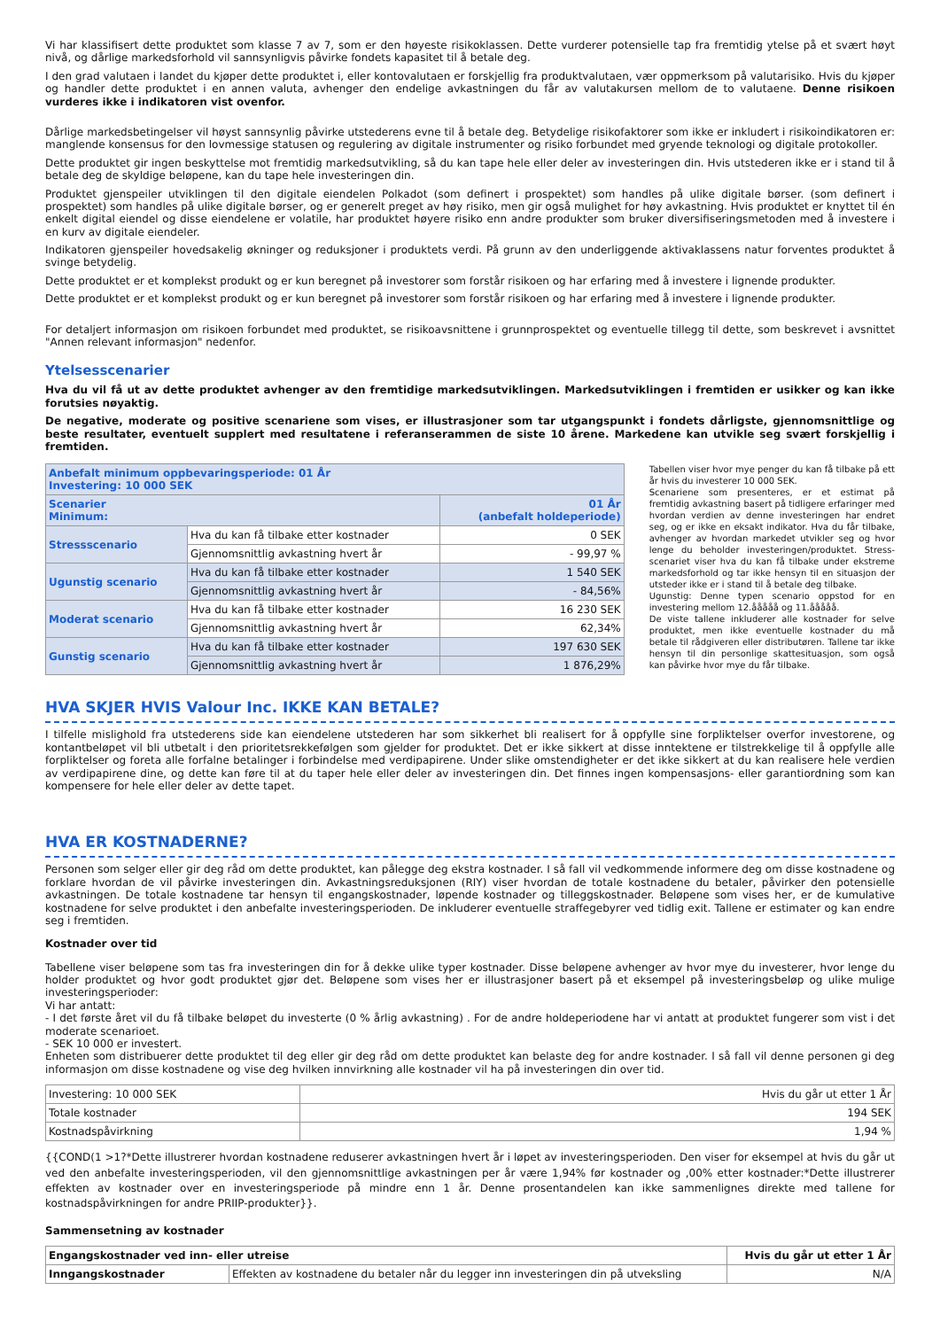Vi har klassifisert dette produktet som klasse 7 av 7, som er den høyeste risikoklassen. Dette vurderer potensielle tap fra fremtidig ytelse på et svært høyt nivå, og dårlige markedsforhold vil sannsynligvis påvirke fondets kapasitet til å betale deg.
I den grad valutaen i landet du kjøper dette produktet i, eller kontovalutaen er forskjellig fra produktvalutaen, vær oppmerksom på valutarisiko. Hvis du kjøper og handler dette produktet i en annen valuta, avhenger den endelige avkastningen du får av valutakursen mellom de to valutaene. Denne risikoen vurderes ikke i indikatoren vist ovenfor.
Dårlige markedsbetingelser vil høyst sannsynlig påvirke utstederens evne til å betale deg. Betydelige risikofaktorer som ikke er inkludert i risikoindikatoren er: manglende konsensus for den lovmessige statusen og regulering av digitale instrumenter og risiko forbundet med gryende teknologi og digitale protokoller.
Dette produktet gir ingen beskyttelse mot fremtidig markedsutvikling, så du kan tape hele eller deler av investeringen din. Hvis utstederen ikke er i stand til å betale deg de skyldige beløpene, kan du tape hele investeringen din.
Produktet gjenspeiler utviklingen til den digitale eiendelen Polkadot (som definert i prospektet) som handles på ulike digitale børser. (som definert i prospektet) som handles på ulike digitale børser, og er generelt preget av høy risiko, men gir også mulighet for høy avkastning. Hvis produktet er knyttet til én enkelt digital eiendel og disse eiendelene er volatile, har produktet høyere risiko enn andre produkter som bruker diversifiseringsmetoden med å investere i en kurv av digitale eiendeler.
Indikatoren gjenspeiler hovedsakelig økninger og reduksjoner i produktets verdi. På grunn av den underliggende aktivaklassens natur forventes produktet å svinge betydelig.
Dette produktet er et komplekst produkt og er kun beregnet på investorer som forstår risikoen og har erfaring med å investere i lignende produkter.
Dette produktet er et komplekst produkt og er kun beregnet på investorer som forstår risikoen og har erfaring med å investere i lignende produkter.
For detaljert informasjon om risikoen forbundet med produktet, se risikoavsnittene i grunnprospektet og eventuelle tillegg til dette, som beskrevet i avsnittet "Annen relevant informasjon" nedenfor.
Ytelsesscenarier
Hva du vil få ut av dette produktet avhenger av den fremtidige markedsutviklingen. Markedsutviklingen i fremtiden er usikker og kan ikke forutsies nøyaktig.
De negative, moderate og positive scenariene som vises, er illustrasjoner som tar utgangspunkt i fondets dårligste, gjennomsnittlige og beste resultater, eventuelt supplert med resultatene i referanserammen de siste 10 årene. Markedene kan utvikle seg svært forskjellig i fremtiden.
| Anbefalt minimum oppbevaringsperiode: 01 År Investering: 10 000 SEK | | |
| Scenarier Minimum: | | 01 År (anbefalt holdeperiode) |
| Stressscenario | Hva du kan få tilbake etter kostnader | 0 SEK |
| | Gjennomsnittlig avkastning hvert år | - 99,97 % |
| Ugunstig scenario | Hva du kan få tilbake etter kostnader | 1 540 SEK |
| | Gjennomsnittlig avkastning hvert år | - 84,56% |
| Moderat scenario | Hva du kan få tilbake etter kostnader | 16 230 SEK |
| | Gjennomsnittlig avkastning hvert år | 62,34% |
| Gunstig scenario | Hva du kan få tilbake etter kostnader | 197 630 SEK |
| | Gjennomsnittlig avkastning hvert år | 1 876,29% |
Tabellen viser hvor mye penger du kan få tilbake på ett år hvis du investerer 10 000 SEK.
Scenariene som presenteres, er et estimat på fremtidig avkastning basert på tidligere erfaringer med hvordan verdien av denne investeringen har endret seg, og er ikke en eksakt indikator. Hva du får tilbake, avhenger av hvordan markedet utvikler seg og hvor lenge du beholder investeringen/produktet. Stress-scenariet viser hva du kan få tilbake under ekstreme markedsforhold og tar ikke hensyn til en situasjon der utsteder ikke er i stand til å betale deg tilbake.
Ugunstig: Denne typen scenario oppstod for en investering mellom 12.ååååå og 11.ååååå.
De viste tallene inkluderer alle kostnader for selve produktet, men ikke eventuelle kostnader du må betale til rådgiveren eller distributøren. Tallene tar ikke hensyn til din personlige skattesituasjon, som også kan påvirke hvor mye du får tilbake.
HVA SKJER HVIS Valour Inc. IKKE KAN BETALE?
I tilfelle mislighold fra utstederens side kan eiendelene utstederen har som sikkerhet bli realisert for å oppfylle sine forpliktelser overfor investorene, og kontantbeløpet vil bli utbetalt i den prioritetsrekkefølgen som gjelder for produktet. Det er ikke sikkert at disse inntektene er tilstrekkelige til å oppfylle alle forpliktelser og foreta alle forfalne betalinger i forbindelse med verdipapirene. Under slike omstendigheter er det ikke sikkert at du kan realisere hele verdien av verdipapirene dine, og dette kan føre til at du taper hele eller deler av investeringen din. Det finnes ingen kompensasjons- eller garantiordning som kan kompensere for hele eller deler av dette tapet.
HVA ER KOSTNADERNE?
Personen som selger eller gir deg råd om dette produktet, kan pålegge deg ekstra kostnader. I så fall vil vedkommende informere deg om disse kostnadene og forklare hvordan de vil påvirke investeringen din. Avkastningsreduksjonen (RIY) viser hvordan de totale kostnadene du betaler, påvirker den potensielle avkastningen. De totale kostnadene tar hensyn til engangskostnader, løpende kostnader og tilleggskostnader. Beløpene som vises her, er de kumulative kostnadene for selve produktet i den anbefalte investeringsperioden. De inkluderer eventuelle straffegebyrer ved tidlig exit. Tallene er estimater og kan endre seg i fremtiden.
Kostnader over tid
Tabellene viser beløpene som tas fra investeringen din for å dekke ulike typer kostnader. Disse beløpene avhenger av hvor mye du investerer, hvor lenge du holder produktet og hvor godt produktet gjør det. Beløpene som vises her er illustrasjoner basert på et eksempel på investeringsbeløp og ulike mulige investeringsperioder:
Vi har antatt:
- I det første året vil du få tilbake beløpet du investerte (0 % årlig avkastning) . For de andre holdeperiodene har vi antatt at produktet fungerer som vist i det moderate scenarioet.
- SEK 10 000 er investert.
Enheten som distribuerer dette produktet til deg eller gir deg råd om dette produktet kan belaste deg for andre kostnader. I så fall vil denne personen gi deg informasjon om disse kostnadene og vise deg hvilken innvirkning alle kostnader vil ha på investeringen din over tid.
| Investering: 10 000 SEK | Hvis du går ut etter 1 År |
| Totale kostnader | 194 SEK |
| Kostnadspåvirkning | 1,94 % |
{{COND(1 >1?*Dette illustrerer hvordan kostnadene reduserer avkastningen hvert år i løpet av investeringsperioden. Den viser for eksempel at hvis du går ut ved den anbefalte investeringsperioden, vil den gjennomsnittlige avkastningen per år være 1,94% før kostnader og ,00% etter kostnader:*Dette illustrerer effekten av kostnader over en investeringsperiode på mindre enn 1 år. Denne prosentandelen kan ikke sammenlignes direkte med tallene for kostnadspåvirkningen for andre PRIIP-produkter}}.
Sammensetning av kostnader
| Engangskostnader ved inn- eller utreise | | Hvis du går ut etter 1 År |
| --- | --- | --- |
| Inngangskostnader | Effekten av kostnadene du betaler når du legger inn investeringen din på utveksling | N/A |